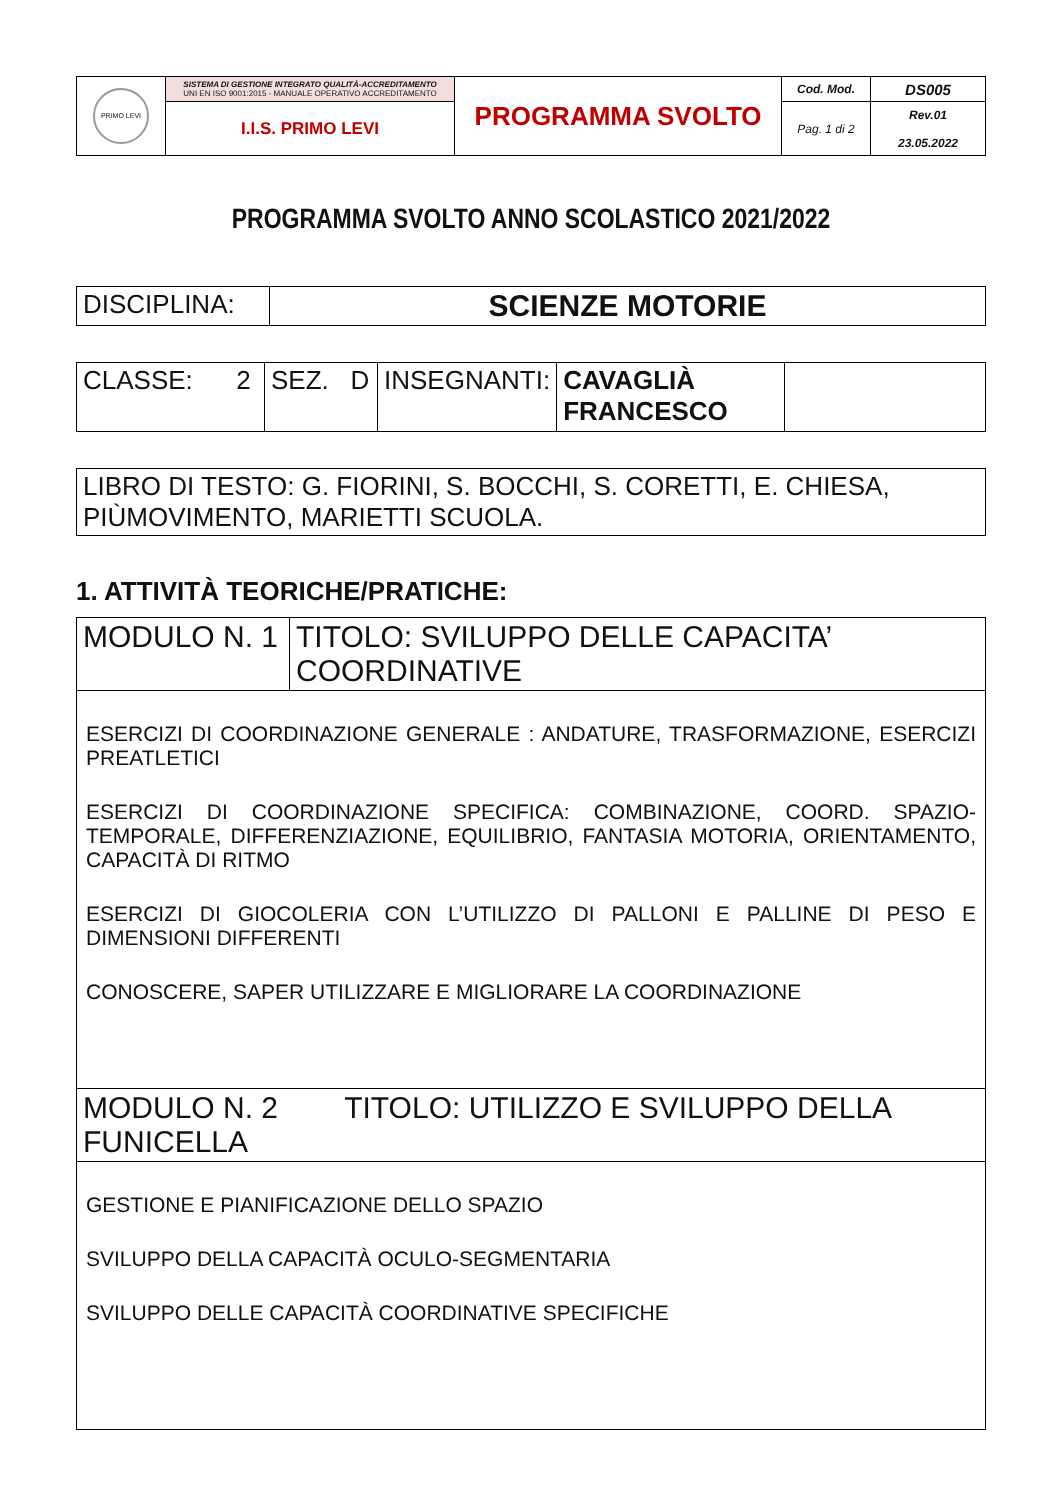| PRIMO LEVI | SISTEMA DI GESTIONE INTEGRATO QUALITÀ-ACCREDITAMENTO UNI EN ISO 9001:2015 - MANUALE OPERATIVO ACCREDITAMENTO | PROGRAMMA SVOLTO | Cod. Mod. | DS005 |
| | I.I.S. PRIMO LEVI | | Pag. 1 di 2 | Rev.01 23.05.2022 |
PROGRAMMA SVOLTO ANNO SCOLASTICO 2021/2022
| DISCIPLINA: | SCIENZE MOTORIE |
| CLASSE: 2 | SEZ. D | INSEGNANTI: | CAVAGLIÀ FRANCESCO | |
| LIBRO DI TESTO: G. FIORINI, S. BOCCHI, S. CORETTI, E. CHIESA, PIÙMOVIMENTO, MARIETTI SCUOLA. |
1. ATTIVITÀ TEORICHE/PRATICHE:
| MODULO N. 1 | TITOLO: SVILUPPO DELLE CAPACITA’ COORDINATIVE |
| ESERCIZI DI COORDINAZIONE GENERALE : ANDATURE, TRASFORMAZIONE, ESERCIZI PREATLETICI ESERCIZI DI COORDINAZIONE SPECIFICA: COMBINAZIONE, COORD. SPAZIO-TEMPORALE, DIFFERENZIAZIONE, EQUILIBRIO, FANTASIA MOTORIA, ORIENTAMENTO, CAPACITÀ DI RITMO ESERCIZI DI GIOCOLERIA CON L’UTILIZZO DI PALLONI E PALLINE DI PESO E DIMENSIONI DIFFERENTI CONOSCERE, SAPER UTILIZZARE E MIGLIORARE LA COORDINAZIONE | |
| MODULO N. 2 TITOLO: UTILIZZO E SVILUPPO DELLA FUNICELLA | |
| GESTIONE E PIANIFICAZIONE DELLO SPAZIO SVILUPPO DELLA CAPACITÀ OCULO-SEGMENTARIA SVILUPPO DELLE CAPACITÀ COORDINATIVE SPECIFICHE | |